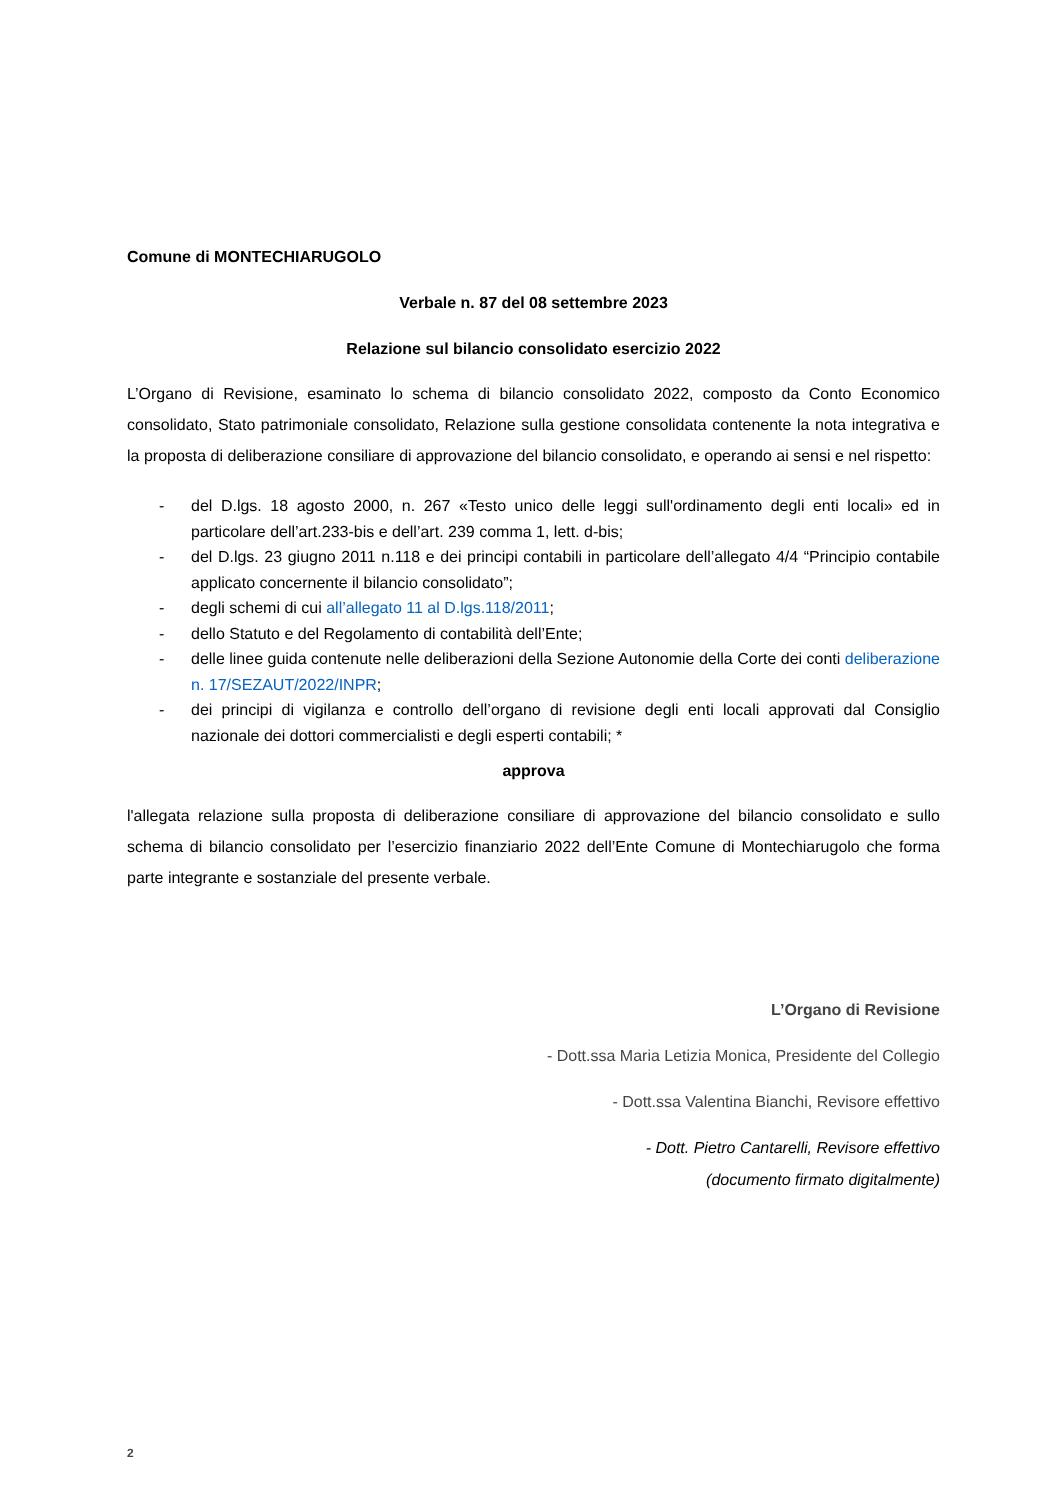Comune di MONTECHIARUGOLO
Verbale n. 87 del 08 settembre 2023
Relazione sul bilancio consolidato esercizio 2022
L’Organo di Revisione, esaminato lo schema di bilancio consolidato 2022, composto da Conto Economico consolidato, Stato patrimoniale consolidato, Relazione sulla gestione consolidata contenente la nota integrativa e la proposta di deliberazione consiliare di approvazione del bilancio consolidato, e operando ai sensi e nel rispetto:
- del D.lgs. 18 agosto 2000, n. 267 «Testo unico delle leggi sull'ordinamento degli enti locali» ed in particolare dell’art.233-bis e dell’art. 239 comma 1, lett. d-bis;
- del D.lgs. 23 giugno 2011 n.118 e dei principi contabili in particolare dell’allegato 4/4 “Principio contabile applicato concernente il bilancio consolidato”;
- degli schemi di cui all’allegato 11 al D.lgs.118/2011;
- dello Statuto e del Regolamento di contabilità dell’Ente;
- delle linee guida contenute nelle deliberazioni della Sezione Autonomie della Corte dei conti deliberazione n. 17/SEZAUT/2022/INPR;
- dei principi di vigilanza e controllo dell’organo di revisione degli enti locali approvati dal Consiglio nazionale dei dottori commercialisti e degli esperti contabili; *
approva
l'allegata relazione sulla proposta di deliberazione consiliare di approvazione del bilancio consolidato e sullo schema di bilancio consolidato per l’esercizio finanziario 2022 dell’Ente Comune di Montechiarugolo che forma parte integrante e sostanziale del presente verbale.
L’Organo di Revisione
- Dott.ssa Maria Letizia Monica, Presidente del Collegio
- Dott.ssa Valentina Bianchi, Revisore effettivo
- Dott. Pietro Cantarelli, Revisore effettivo
(documento firmato digitalmente)
2